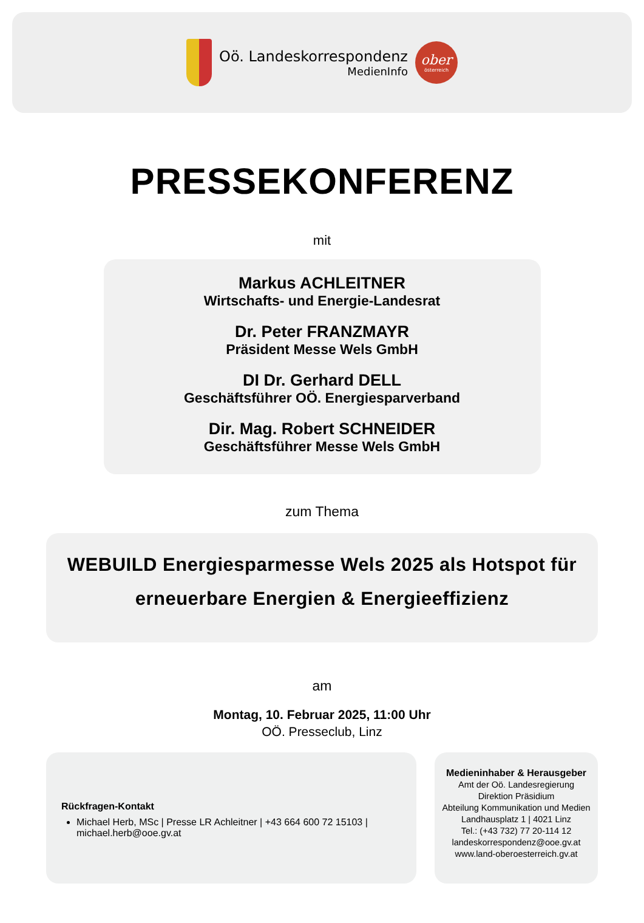Oö. Landeskorrespondenz
MedienInfo
ober
österreich
PRESSEKONFERENZ
mit
Markus ACHLEITNER
Wirtschafts- und Energie-Landesrat
Dr. Peter FRANZMAYR
Präsident Messe Wels GmbH
DI Dr. Gerhard DELL
Geschäftsführer OÖ. Energiesparverband
Dir. Mag. Robert SCHNEIDER
Geschäftsführer Messe Wels GmbH
zum Thema
WEBUILD Energiesparmesse Wels 2025 als Hotspot für
erneuerbare Energien & Energieeffizienz
am
Montag, 10. Februar 2025, 11:00 Uhr
OÖ. Presseclub, Linz
Rückfragen-Kontakt
Michael Herb, MSc | Presse LR Achleitner | +43 664 600 72 15103 | michael.herb@ooe.gv.at
Medieninhaber & Herausgeber
Amt der Oö. Landesregierung
Direktion Präsidium
Abteilung Kommunikation und Medien
Landhausplatz 1 | 4021 Linz
Tel.: (+43 732) 77 20-114 12
landeskorrespondenz@ooe.gv.at
www.land-oberoesterreich.gv.at